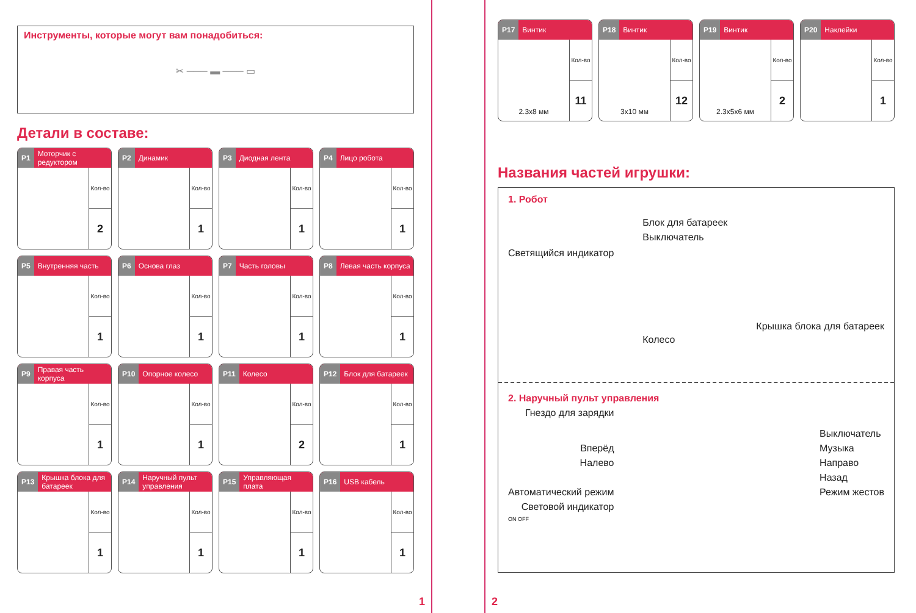Инструменты, которые могут вам понадобиться:
✂ ─── ▬ ─── ▭
Детали в составе:
P1 Моторчик с редуктором
Кол-во
2
P2 Динамик
Кол-во
1
P3 Диодная лента
Кол-во
1
P4 Лицо робота
Кол-во
1
P5 Внутренняя часть
Кол-во
1
P6 Основа глаз
Кол-во
1
P7 Часть головы
Кол-во
1
P8 Левая часть корпуса
Кол-во
1
P9 Правая часть корпуса
Кол-во
1
P10 Опорное колесо
Кол-во
1
P11 Колесо
Кол-во
2
P12 Блок для батареек
Кол-во
1
P13 Крышка блока для батареек
Кол-во
1
P14 Наручный пульт управления
Кол-во
1
P15 Управляющая плата
Кол-во
1
P16 USB кабель
Кол-во
1
1
P17 Винтик
2.3x8 мм
Кол-во
11
P18 Винтик
3x10 мм
Кол-во
12
P19 Винтик
2.3x5x6 мм
Кол-во
2
P20 Наклейки
Кол-во
1
Названия частей игрушки:
1. Робот
Светящийся индикатор
Блок для батареек
Выключатель
Колесо
Крышка блока для батареек
2. Наручный пульт управления
Гнездо для зарядки
Вперёд
Налево
Автоматический режим
Световой индикатор
Выключатель
Музыка
Направо
Назад
Режим жестов
ON OFF
2